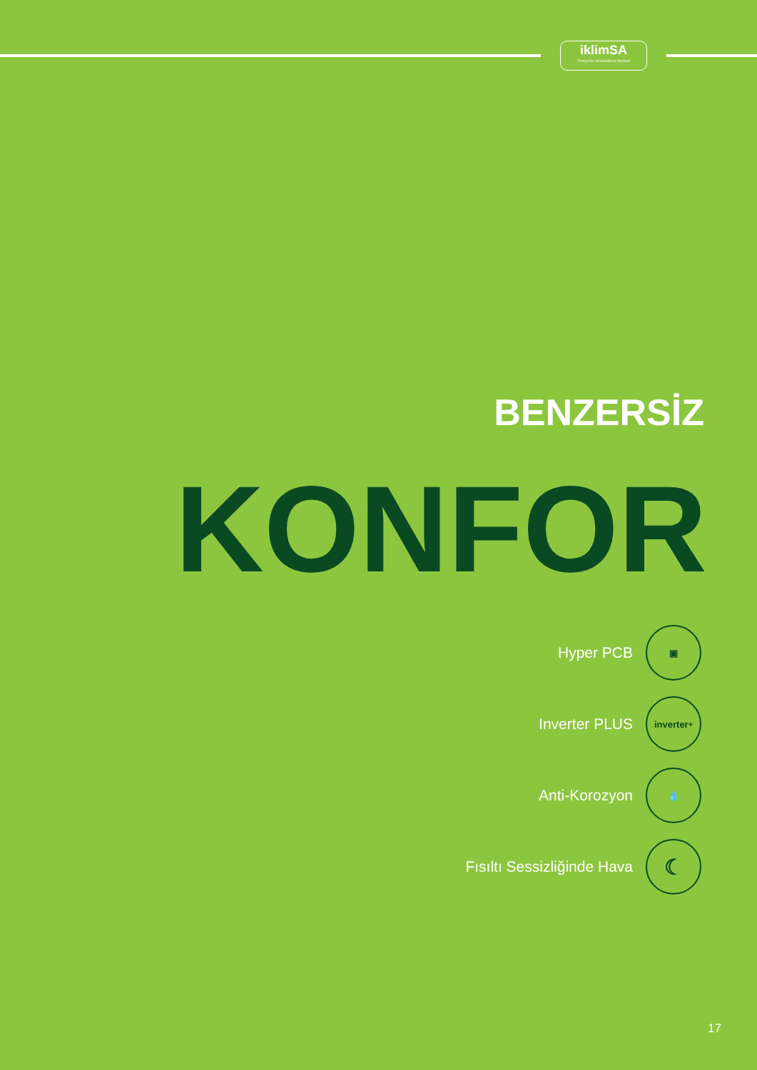iklimSA
Türkiye'nin İklimlendirme Merkezi
BENZERSİZ
KONFOR
Hyper PCB
▣
Inverter PLUS
inverter<sup>+</sup>
Anti-Korozyon
💧
Fısıltı Sessizliğinde Hava
☾
17